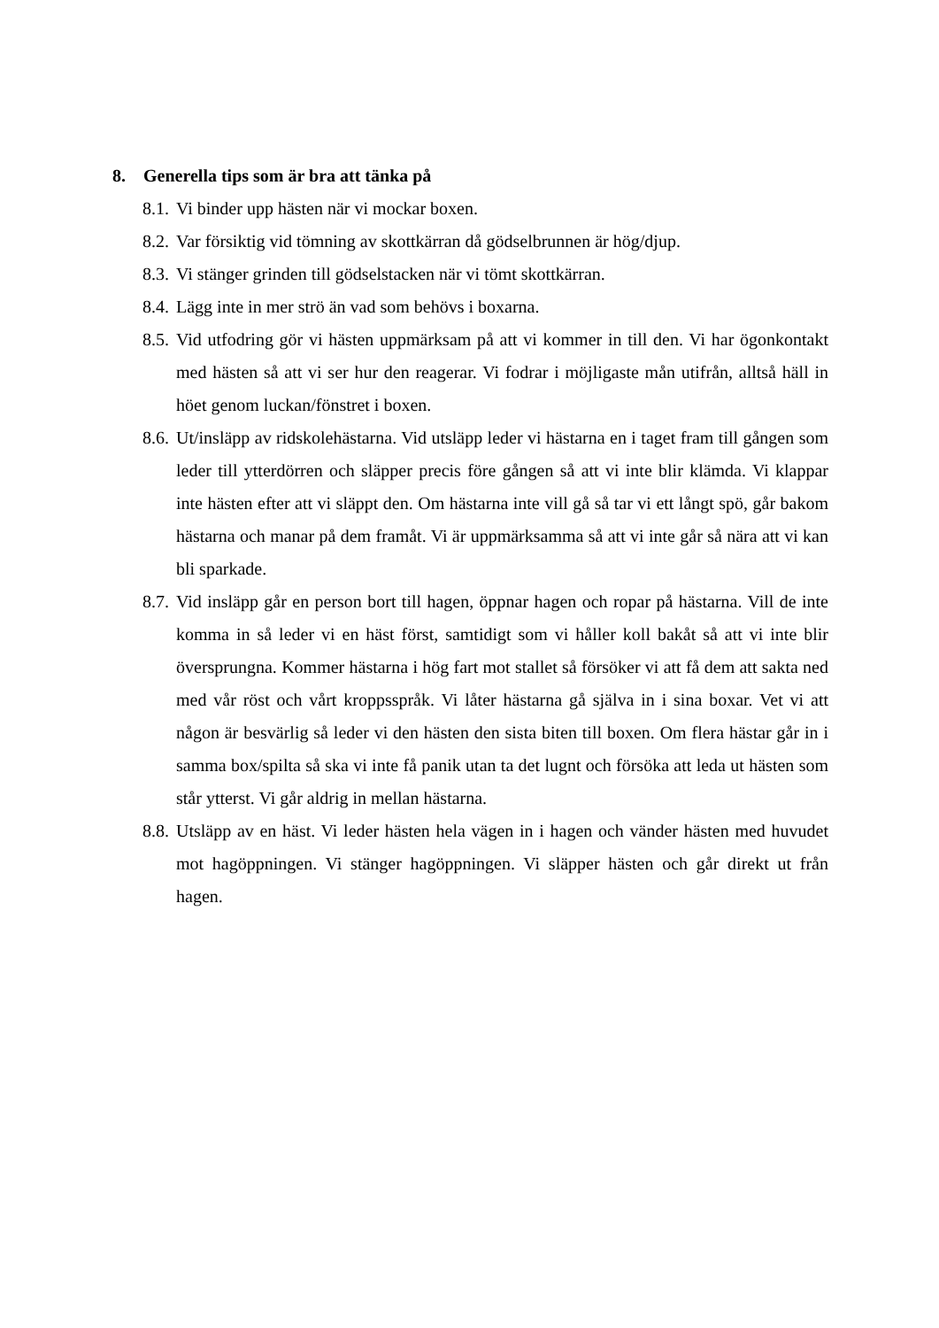8. Generella tips som är bra att tänka på
8.1. Vi binder upp hästen när vi mockar boxen.
8.2. Var försiktig vid tömning av skottkärran då gödselbrunnen är hög/djup.
8.3. Vi stänger grinden till gödselstacken när vi tömt skottkärran.
8.4. Lägg inte in mer strö än vad som behövs i boxarna.
8.5. Vid utfodring gör vi hästen uppmärksam på att vi kommer in till den. Vi har ögonkontakt med hästen så att vi ser hur den reagerar. Vi fodrar i möjligaste mån utifrån, alltså häll in höet genom luckan/fönstret i boxen.
8.6. Ut/insläpp av ridskolehästarna. Vid utsläpp leder vi hästarna en i taget fram till gången som leder till ytterdörren och släpper precis före gången så att vi inte blir klämda. Vi klappar inte hästen efter att vi släppt den. Om hästarna inte vill gå så tar vi ett långt spö, går bakom hästarna och manar på dem framåt. Vi är uppmärksamma så att vi inte går så nära att vi kan bli sparkade.
8.7. Vid insläpp går en person bort till hagen, öppnar hagen och ropar på hästarna. Vill de inte komma in så leder vi en häst först, samtidigt som vi håller koll bakåt så att vi inte blir översprungna. Kommer hästarna i hög fart mot stallet så försöker vi att få dem att sakta ned med vår röst och vårt kroppsspråk. Vi låter hästarna gå själva in i sina boxar. Vet vi att någon är besvärlig så leder vi den hästen den sista biten till boxen. Om flera hästar går in i samma box/spilta så ska vi inte få panik utan ta det lugnt och försöka att leda ut hästen som står ytterst. Vi går aldrig in mellan hästarna.
8.8. Utsläpp av en häst. Vi leder hästen hela vägen in i hagen och vänder hästen med huvudet mot hagöppningen. Vi stänger hagöppningen. Vi släpper hästen och går direkt ut från hagen.